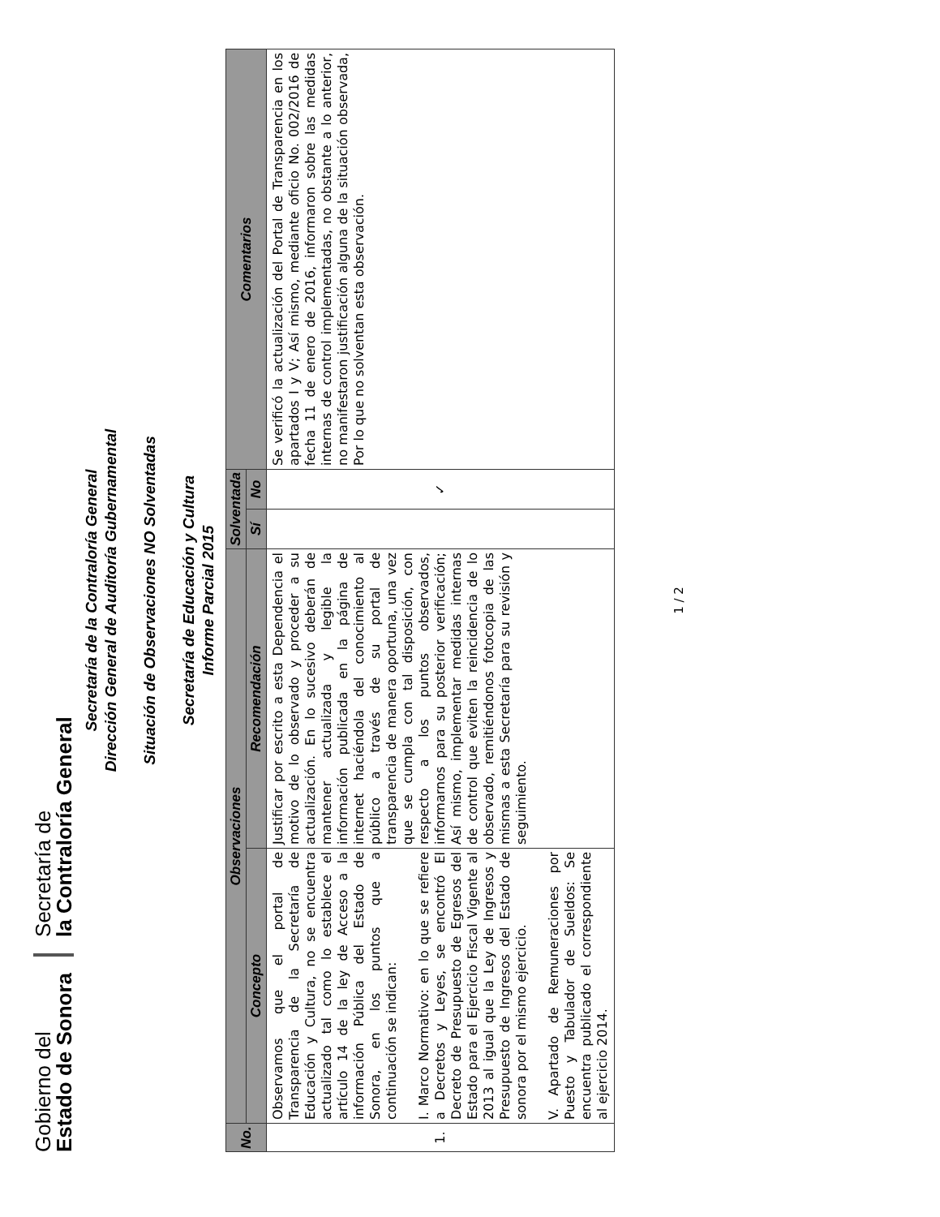Gobierno del
Estado de Sonora
Secretaría de
la Contraloría General
Secretaría de la Contraloría General
Dirección General de Auditoría Gubernamental
Situación de Observaciones NO Solventadas
Secretaría de Educación y Cultura
Informe Parcial 2015
| No. | Observaciones | | Solventada | | Comentarios |
| --- | --- | --- | --- | --- | --- |
| | Concepto | Recomendación | Sí | No | |
| 1. | Observamos que el portal de Transparencia de la Secretaría de Educación y Cultura, no se encuentra actualizado tal como lo establece el artículo 14 de la ley de Acceso a la información Pública del Estado de Sonora, en los puntos que a continuación se indican: I. Marco Normativo: en lo que se refiere a Decretos y Leyes, se encontró El Decreto de Presupuesto de Egresos del Estado para el Ejercicio Fiscal Vigente al 2013 al igual que la Ley de Ingresos y Presupuesto de Ingresos del Estado de sonora por el mismo ejercicio. V. Apartado de Remuneraciones por Puesto y Tabulador de Sueldos: Se encuentra publicado el correspondiente al ejercicio 2014. | Justificar por escrito a esta Dependencia el motivo de lo observado y proceder a su actualización. En lo sucesivo deberán de mantener actualizada y legible la información publicada en la página de internet haciéndola del conocimiento al público a través de su portal de transparencia de manera oportuna, una vez que se cumpla con tal disposición, con respecto a los puntos observados, informarnos para su posterior verificación; Así mismo, implementar medidas internas de control que eviten la reincidencia de lo observado, remitiéndonos fotocopia de las mismas a esta Secretaría para su revisión y seguimiento. | | ✓ | Se verificó la actualización del Portal de Transparencia en los apartados I y V; Así mismo, mediante oficio No. 002/2016 de fecha 11 de enero de 2016, informaron sobre las medidas internas de control implementadas, no obstante a lo anterior, no manifestaron justificación alguna de la situación observada, Por lo que no solventan esta observación. |
1 / 2